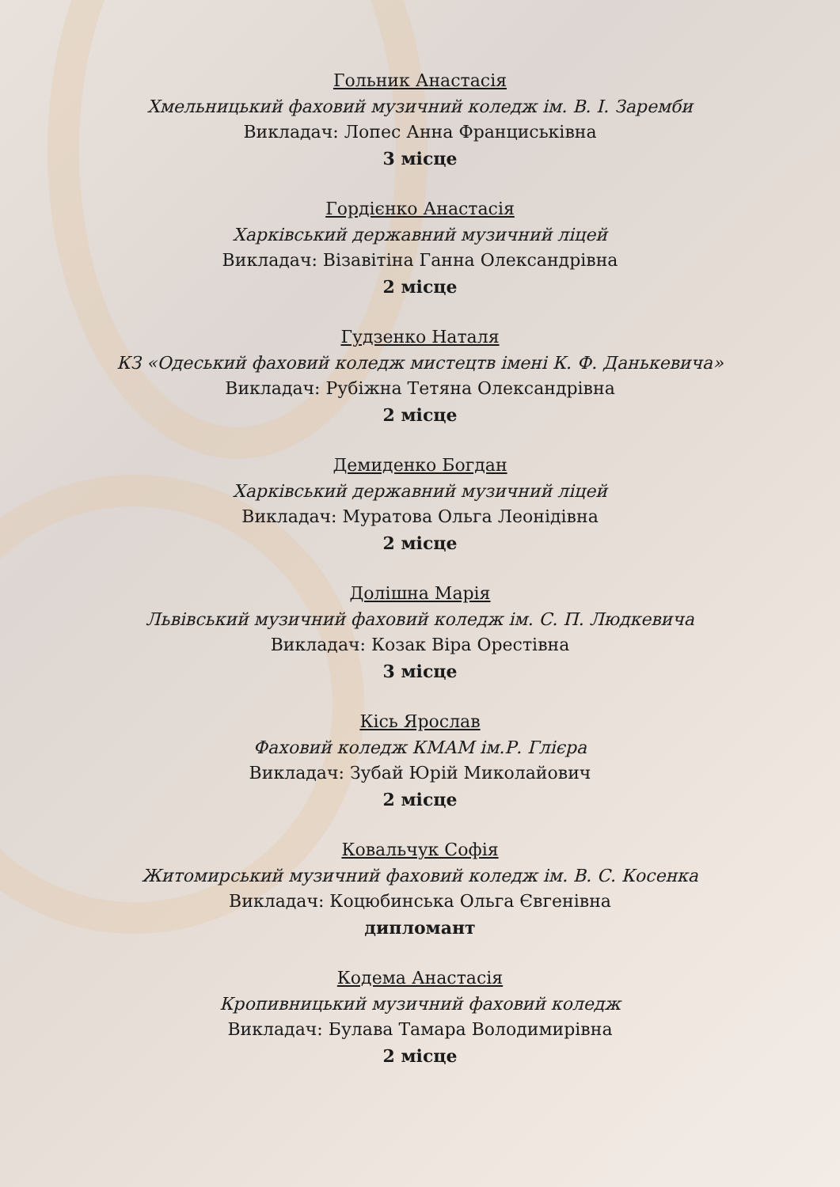Гольник Анастасія
Хмельницький фаховий музичний коледж ім. В. І. Заремби
Викладач: Лопес Анна Франциськівна
3 місце
Гордієнко Анастасія
Харківський державний музичний ліцей
Викладач: Візавітіна Ганна Олександрівна
2 місце
Гудзенко Наталя
КЗ «Одеський фаховий коледж мистецтв імені К. Ф. Данькевича»
Викладач: Рубіжна Тетяна Олександрівна
2 місце
Демиденко Богдан
Харківський державний музичний ліцей
Викладач: Муратова Ольга Леонідівна
2 місце
Долішна Марія
Львівський музичний фаховий коледж ім. С. П. Людкевича
Викладач: Козак Віра Орестівна
3 місце
Кісь Ярослав
Фаховий коледж КМАМ ім.Р. Глієра
Викладач: Зубай Юрій Миколайович
2 місце
Ковальчук Софія
Житомирський музичний фаховий коледж ім. В. С. Косенка
Викладач: Коцюбинська Ольга Євгенівна
дипломант
Кодема Анастасія
Кропивницький музичний фаховий коледж
Викладач: Булава Тамара Володимирівна
2 місце